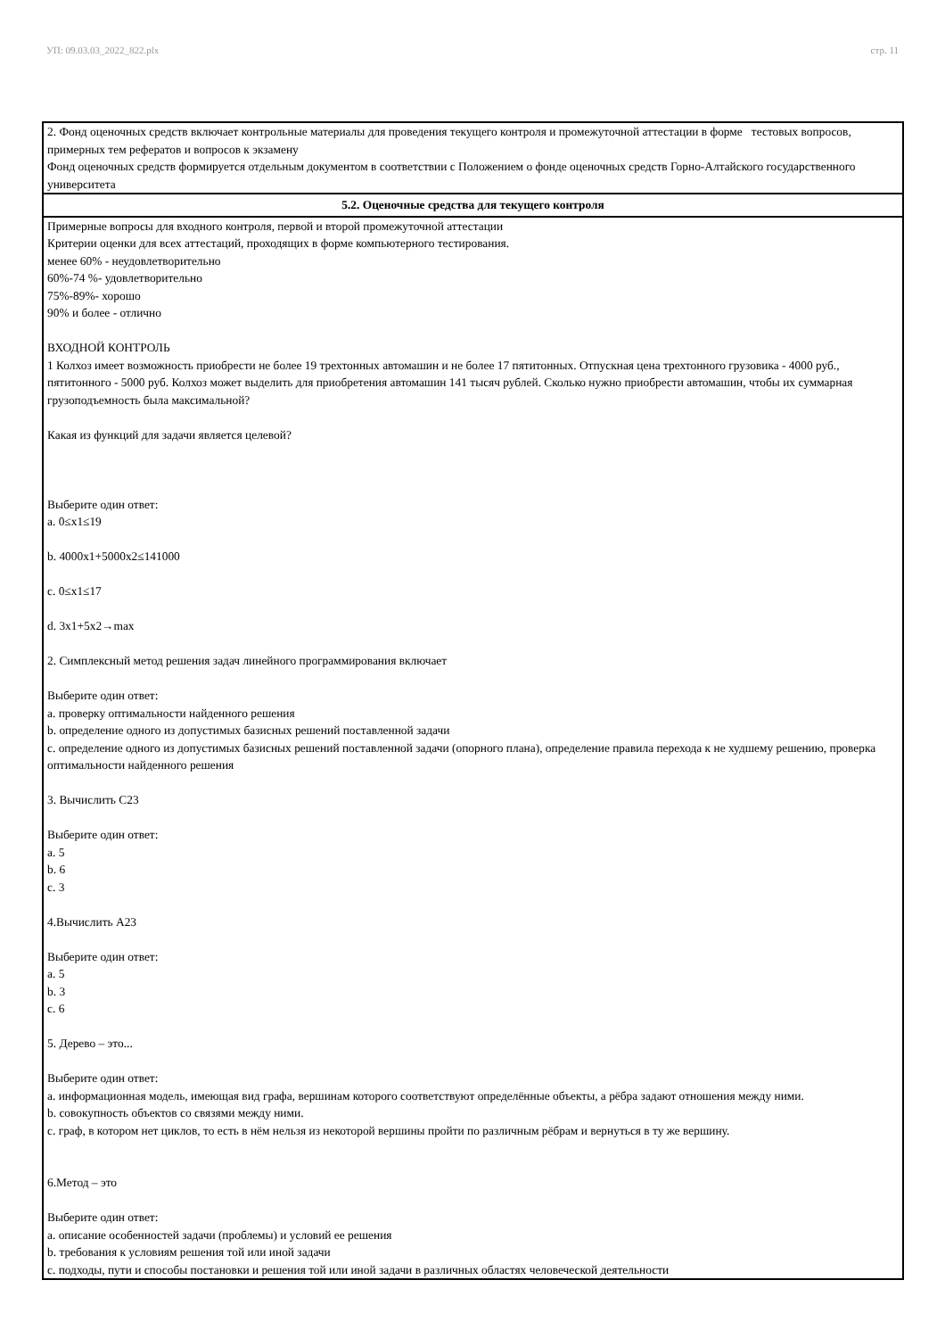УП: 09.03.03_2022_822.plx стр. 11
| 2. Фонд оценочных средств включает контрольные материалы для проведения текущего контроля и промежуточной аттестации в форме тестовых вопросов, примерных тем рефератов и вопросов к экзамену Фонд оценочных средств формируется отдельным документом в соответствии с Положением о фонде оценочных средств Горно-Алтайского государственного университета |
| 5.2. Оценочные средства для текущего контроля |
| Примерные вопросы для входного контроля, первой и второй промежуточной аттестации Критерии оценки для всех аттестаций, проходящих в форме компьютерного тестирования. менее 60% - неудовлетворительно 60%-74 %- удовлетворительно 75%-89%- хорошо 90% и более - отлично ВХОДНОЙ КОНТРОЛЬ 1 Колхоз имеет возможность приобрести не более 19 трехтонных автомашин и не более 17 пятитонных. Отпускная цена трехтонного грузовика - 4000 руб., пятитонного - 5000 руб. Колхоз может выделить для приобретения автомашин 141 тысяч рублей. Сколько нужно приобрести автомашин, чтобы их суммарная грузоподъемность была максимальной? Какая из функций для задачи является целевой? Выберите один ответ: a. 0≤x1≤19 b. 4000x1+5000x2≤141000 c. 0≤x1≤17 d. 3x1+5x2→max 2. Симплексный метод решения задач линейного программирования включает Выберите один ответ: a. проверку оптимальности найденного решения b. определение одного из допустимых базисных решений поставленной задачи c. определение одного из допустимых базисных решений поставленной задачи (опорного плана), определение правила перехода к не худшему решению, проверка оптимальности найденного решения 3. Вычислить С23 Выберите один ответ: a. 5 b. 6 c. 3 4.Вычислить А23 Выберите один ответ: a. 5 b. 3 c. 6 5. Дерево – это... Выберите один ответ: a. информационная модель, имеющая вид графа, вершинам которого соответствуют определённые объекты, а рёбра задают отношения между ними. b. совокупность объектов со связями между ними. c. граф, в котором нет циклов, то есть в нём нельзя из некоторой вершины пройти по различным рёбрам и вернуться в ту же вершину. 6.Метод – это Выберите один ответ: a. описание особенностей задачи (проблемы) и условий ее решения b. требования к условиям решения той или иной задачи c. подходы, пути и способы постановки и решения той или иной задачи в различных областях человеческой деятельности |